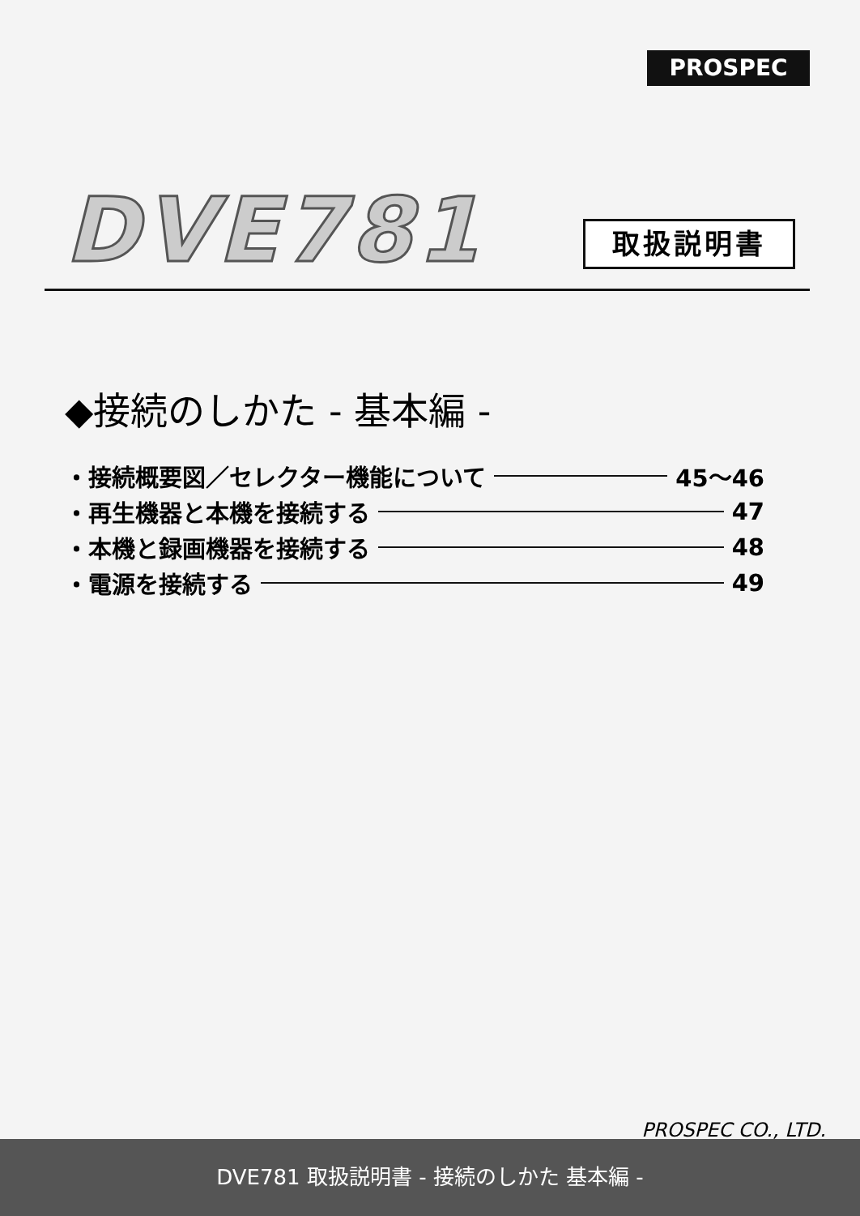PROSPEC
DVE781 取扱説明書
◆接続のしかた - 基本編 -
・接続概要図／セレクター機能について 45～46
・再生機器と本機を接続する 47
・本機と録画機器を接続する 48
・電源を接続する 49
PROSPEC CO., LTD.
DVE781 取扱説明書 - 接続のしかた 基本編 -